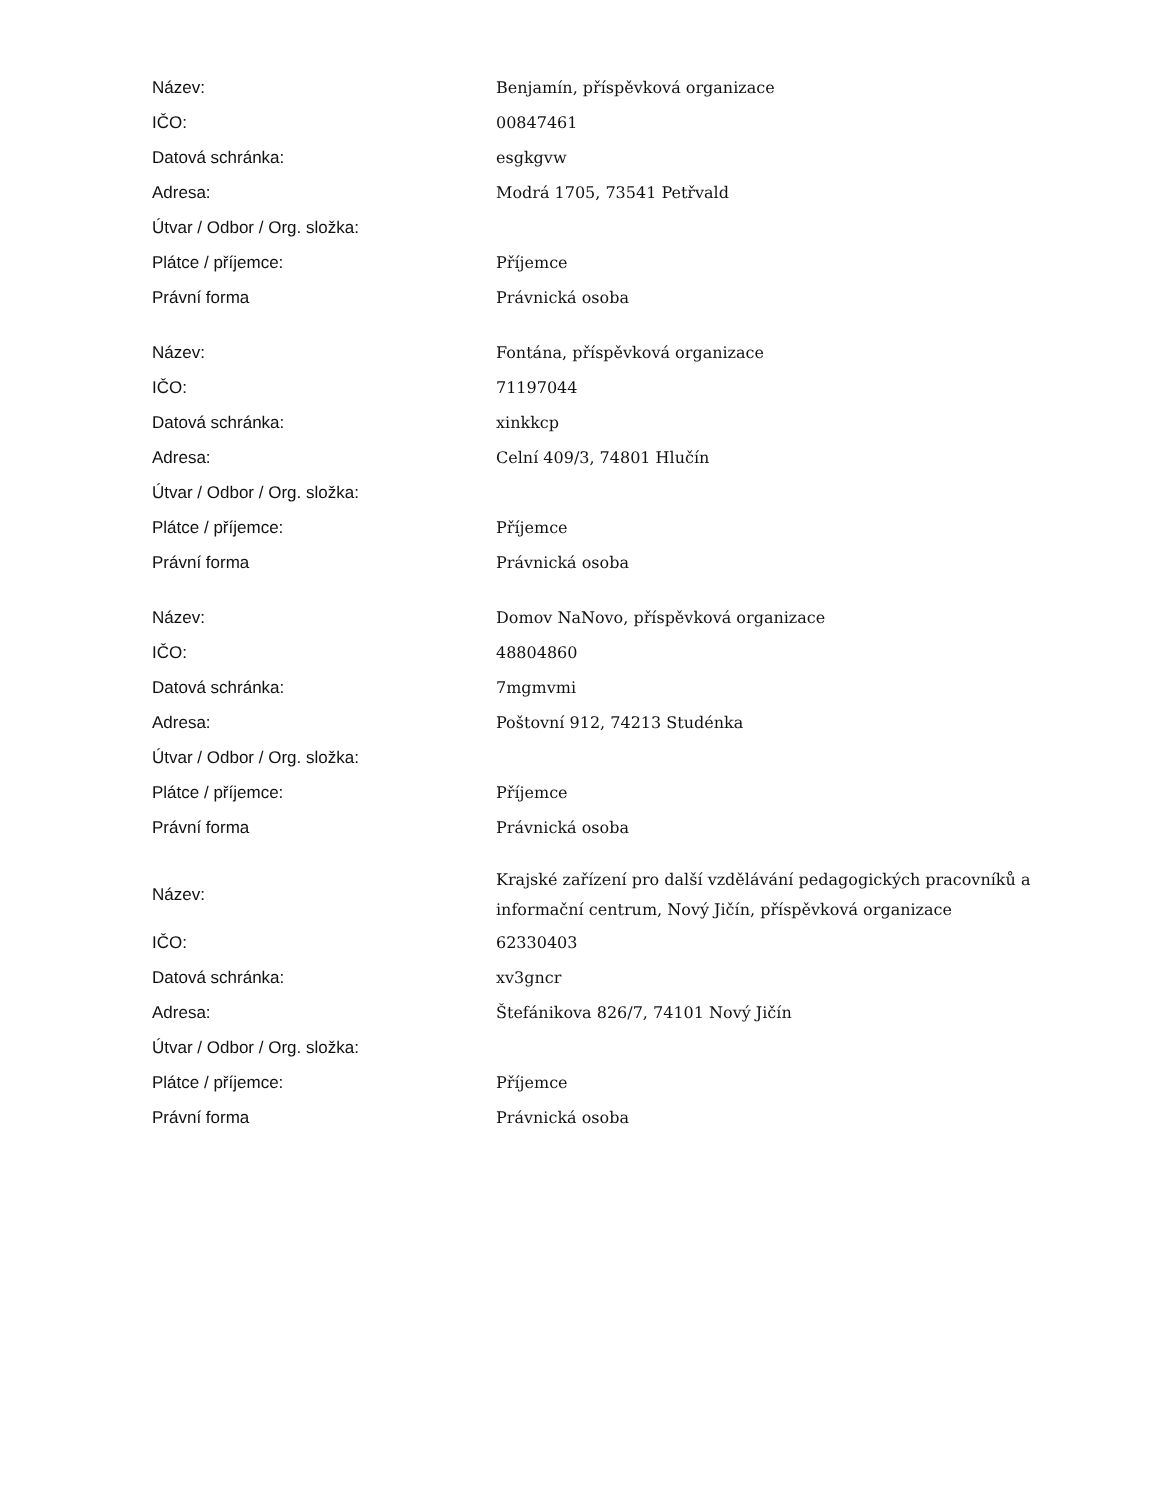| Název: | Benjamín, příspěvková organizace |
| IČO: | 00847461 |
| Datová schránka: | esgkgvw |
| Adresa: | Modrá 1705, 73541 Petřvald |
| Útvar / Odbor / Org. složka: | |
| Plátce / příjemce: | Příjemce |
| Právní forma | Právnická osoba |
| Název: | Fontána, příspěvková organizace |
| IČO: | 71197044 |
| Datová schránka: | xinkkcp |
| Adresa: | Celní 409/3, 74801 Hlučín |
| Útvar / Odbor / Org. složka: | |
| Plátce / příjemce: | Příjemce |
| Právní forma | Právnická osoba |
| Název: | Domov NaNovo, příspěvková organizace |
| IČO: | 48804860 |
| Datová schránka: | 7mgmvmi |
| Adresa: | Poštovní 912, 74213 Studénka |
| Útvar / Odbor / Org. složka: | |
| Plátce / příjemce: | Příjemce |
| Právní forma | Právnická osoba |
| Název: | Krajské zařízení pro další vzdělávání pedagogických pracovníků a informační centrum, Nový Jičín, příspěvková organizace |
| IČO: | 62330403 |
| Datová schránka: | xv3gncr |
| Adresa: | Štefánikova 826/7, 74101 Nový Jičín |
| Útvar / Odbor / Org. složka: | |
| Plátce / příjemce: | Příjemce |
| Právní forma | Právnická osoba |